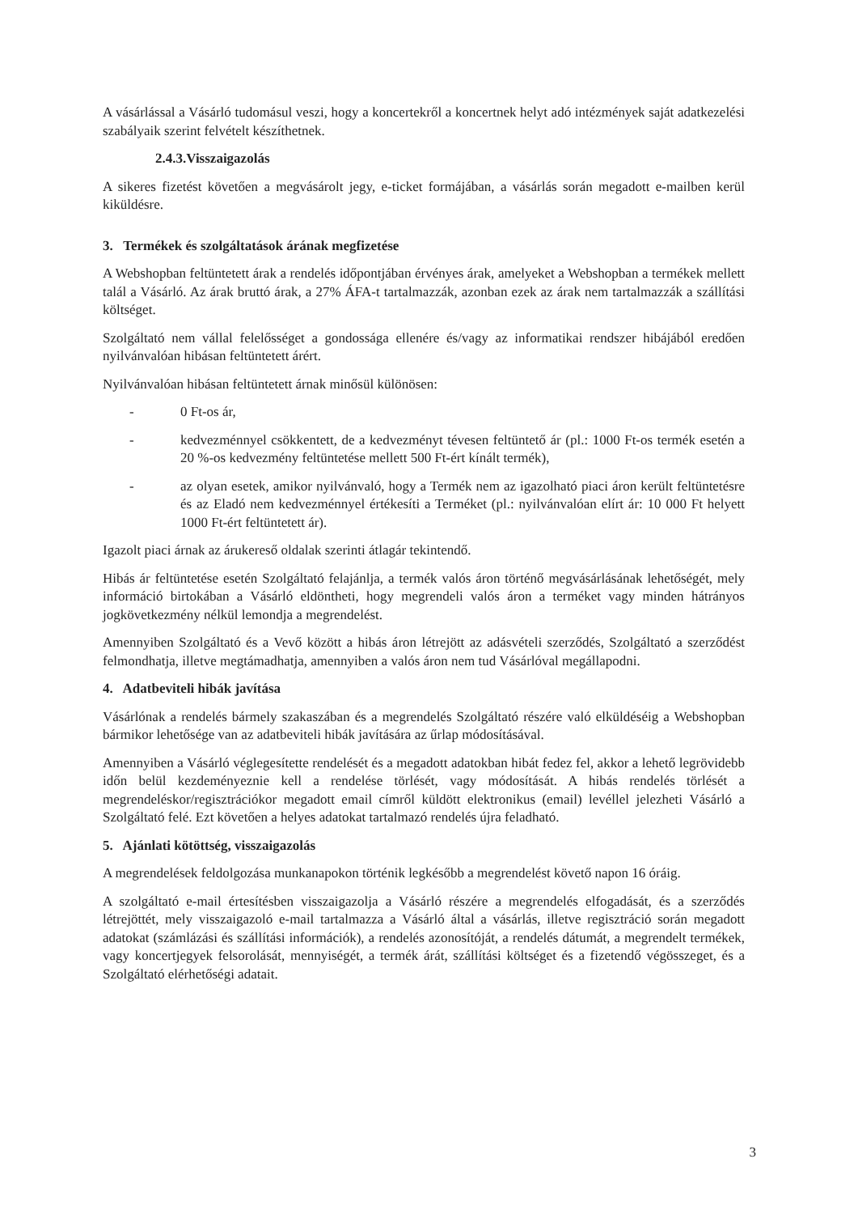A vásárlással a Vásárló tudomásul veszi, hogy a koncertekről a koncertnek helyt adó intézmények saját adatkezelési szabályaik szerint felvételt készíthetnek.
2.4.3.Visszaigazolás
A sikeres fizetést követően a megvásárolt jegy, e-ticket formájában, a vásárlás során megadott e-mailben kerül kiküldésre.
3. Termékek és szolgáltatások árának megfizetése
A Webshopban feltüntetett árak a rendelés időpontjában érvényes árak, amelyeket a Webshopban a termékek mellett talál a Vásárló. Az árak bruttó árak, a 27% ÁFA-t tartalmazzák, azonban ezek az árak nem tartalmazzák a szállítási költséget.
Szolgáltató nem vállal felelősséget a gondossága ellenére és/vagy az informatikai rendszer hibájából eredően nyilvánvalóan hibásan feltüntetett árért.
Nyilvánvalóan hibásan feltüntetett árnak minősül különösen:
- 0 Ft-os ár,
- kedvezménnyel csökkentett, de a kedvezményt tévesen feltüntető ár (pl.: 1000 Ft-os termék esetén a 20 %-os kedvezmény feltüntetése mellett 500 Ft-ért kínált termék),
- az olyan esetek, amikor nyilvánvaló, hogy a Termék nem az igazolható piaci áron került feltüntetésre és az Eladó nem kedvezménnyel értékesíti a Terméket (pl.: nyilvánvalóan elírt ár: 10 000 Ft helyett 1000 Ft-ért feltüntetett ár).
Igazolt piaci árnak az árukereső oldalak szerinti átlagár tekintendő.
Hibás ár feltüntetése esetén Szolgáltató felajánlja, a termék valós áron történő megvásárlásának lehetőségét, mely információ birtokában a Vásárló eldöntheti, hogy megrendeli valós áron a terméket vagy minden hátrányos jogkövetkezmény nélkül lemondja a megrendelést.
Amennyiben Szolgáltató és a Vevő között a hibás áron létrejött az adásvételi szerződés, Szolgáltató a szerződést felmondhatja, illetve megtámadhatja, amennyiben a valós áron nem tud Vásárlóval megállapodni.
4. Adatbeviteli hibák javítása
Vásárlónak a rendelés bármely szakaszában és a megrendelés Szolgáltató részére való elküldéséig a Webshopban bármikor lehetősége van az adatbeviteli hibák javítására az űrlap módosításával.
Amennyiben a Vásárló véglegesítette rendelését és a megadott adatokban hibát fedez fel, akkor a lehető legrövidebb időn belül kezdeményeznie kell a rendelése törlését, vagy módosítását. A hibás rendelés törlését a megrendeléskor/regisztrációkor megadott email címről küldött elektronikus (email) levéllel jelezheti Vásárló a Szolgáltató felé. Ezt követően a helyes adatokat tartalmazó rendelés újra feladható.
5. Ajánlati kötöttség, visszaigazolás
A megrendelések feldolgozása munkanapokon történik legkésőbb a megrendelést követő napon 16 óráig.
A szolgáltató e-mail értesítésben visszaigazolja a Vásárló részére a megrendelés elfogadását, és a szerződés létrejöttét, mely visszaigazoló e-mail tartalmazza a Vásárló által a vásárlás, illetve regisztráció során megadott adatokat (számlázási és szállítási információk), a rendelés azonosítóját, a rendelés dátumát, a megrendelt termékek, vagy koncertjegyek felsorolását, mennyiségét, a termék árát, szállítási költséget és a fizetendő végösszeget, és a Szolgáltató elérhetőségi adatait.
3